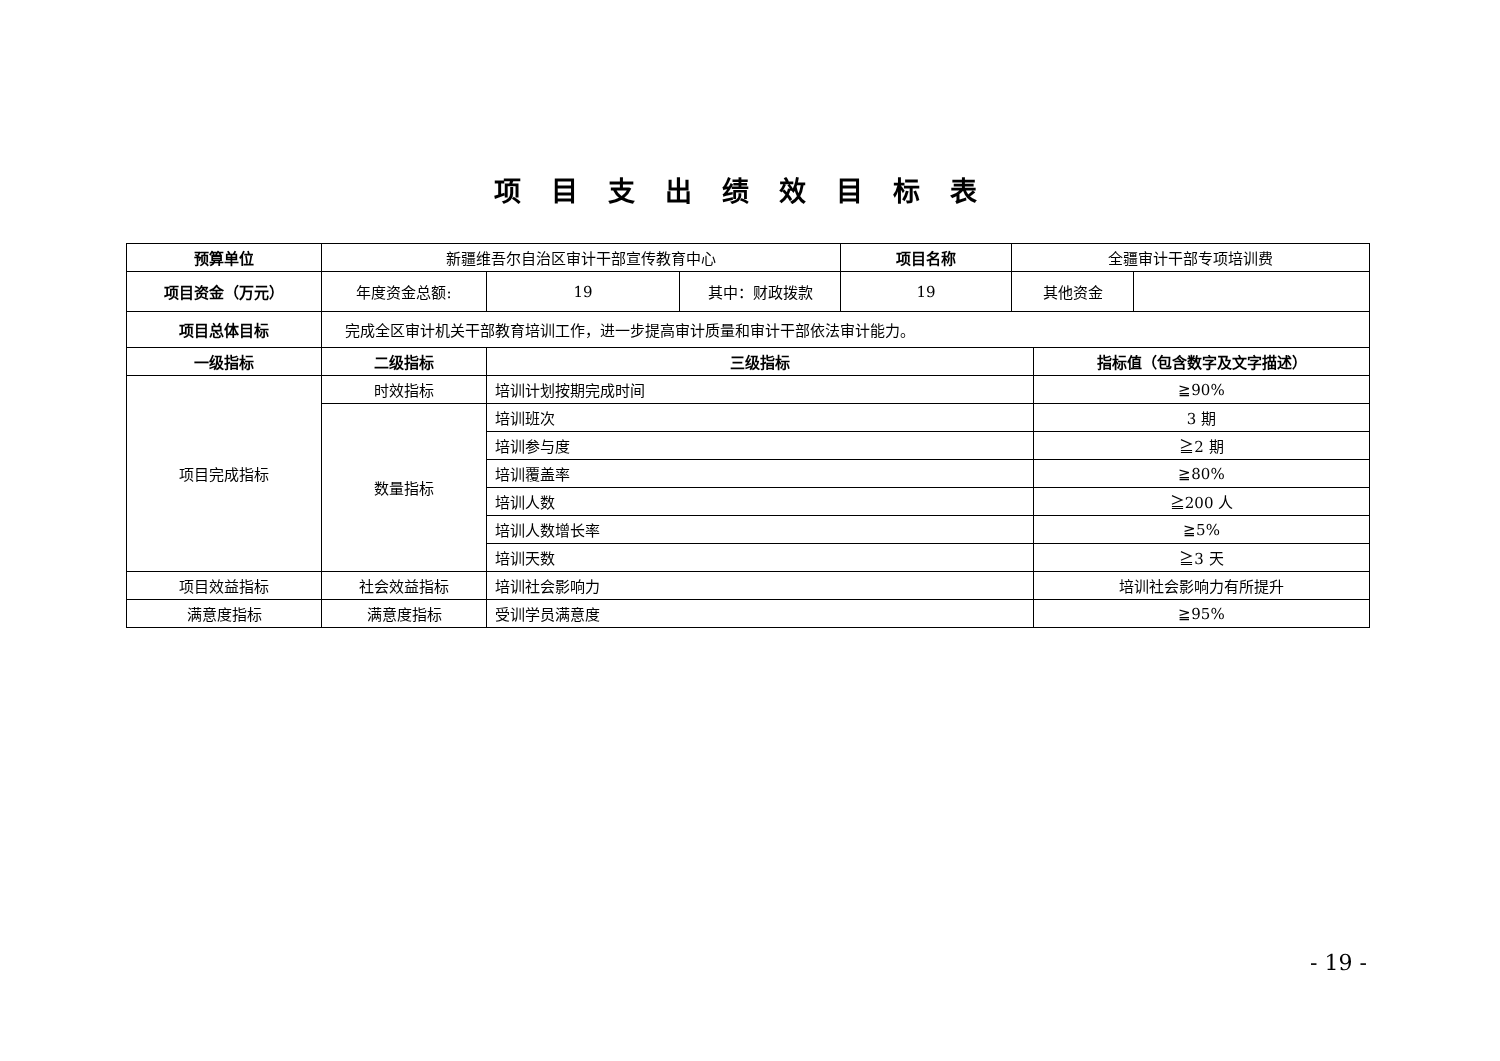项目支出绩效目标表
| 预算单位 | 新疆维吾尔自治区审计干部宣传教育中心 | | | 项目名称 | 全疆审计干部专项培训费 | | |
| 项目资金（万元） | 年度资金总额: | 19 | 其中：财政拨款 | 19 | 其他资金 | | |
| 项目总体目标 | 完成全区审计机关干部教育培训工作，进一步提高审计质量和审计干部依法审计能力。 | | | | | | |
| 一级指标 | 二级指标 | 三级指标 | | | | 指标值（包含数字及文字描述） | |
| 项目完成指标 | 时效指标 | 培训计划按期完成时间 | | | | ≧90% | |
| | 数量指标 | 培训班次 | | | | 3 期 | |
| | | 培训参与度 | | | | ≧2 期 | |
| | | 培训覆盖率 | | | | ≧80% | |
| | | 培训人数 | | | | ≧200 人 | |
| | | 培训人数增长率 | | | | ≧5% | |
| | | 培训天数 | | | | ≧3 天 | |
| 项目效益指标 | 社会效益指标 | 培训社会影响力 | | | | 培训社会影响力有所提升 | |
| 满意度指标 | 满意度指标 | 受训学员满意度 | | | | ≧95% | |
- 19 -